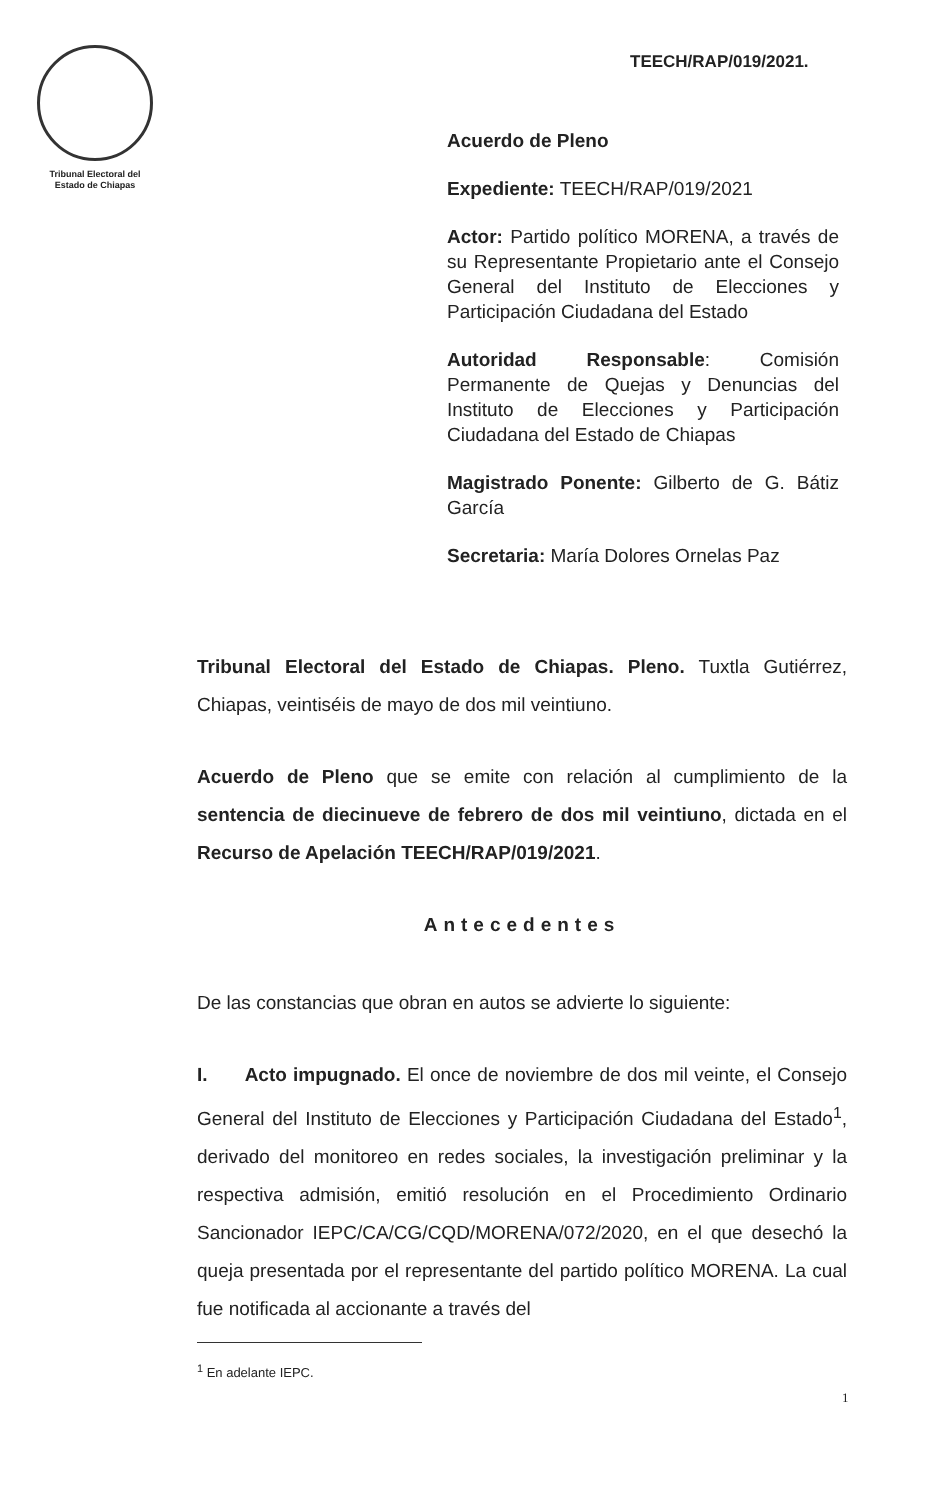Tribunal Electoral del
Estado de Chiapas
TEECH/RAP/019/2021.
Acuerdo de Pleno
Expediente: TEECH/RAP/019/2021
Actor: Partido político MORENA, a través de su Representante Propietario ante el Consejo General del Instituto de Elecciones y Participación Ciudadana del Estado
Autoridad Responsable: Comisión Permanente de Quejas y Denuncias del Instituto de Elecciones y Participación Ciudadana del Estado de Chiapas
Magistrado Ponente: Gilberto de G. Bátiz García
Secretaria: María Dolores Ornelas Paz
Tribunal Electoral del Estado de Chiapas. Pleno. Tuxtla Gutiérrez, Chiapas, veintiséis de mayo de dos mil veintiuno.
Acuerdo de Pleno que se emite con relación al cumplimiento de la sentencia de diecinueve de febrero de dos mil veintiuno, dictada en el Recurso de Apelación TEECH/RAP/019/2021.
Antecedentes
De las constancias que obran en autos se advierte lo siguiente:
I. Acto impugnado. El once de noviembre de dos mil veinte, el Consejo General del Instituto de Elecciones y Participación Ciudadana del Estado<sup>1</sup>, derivado del monitoreo en redes sociales, la investigación preliminar y la respectiva admisión, emitió resolución en el Procedimiento Ordinario Sancionador IEPC/CA/CG/CQD/MORENA/072/2020, en el que desechó la queja presentada por el representante del partido político MORENA. La cual fue notificada al accionante a través del
<sup>1</sup> En adelante IEPC.
1